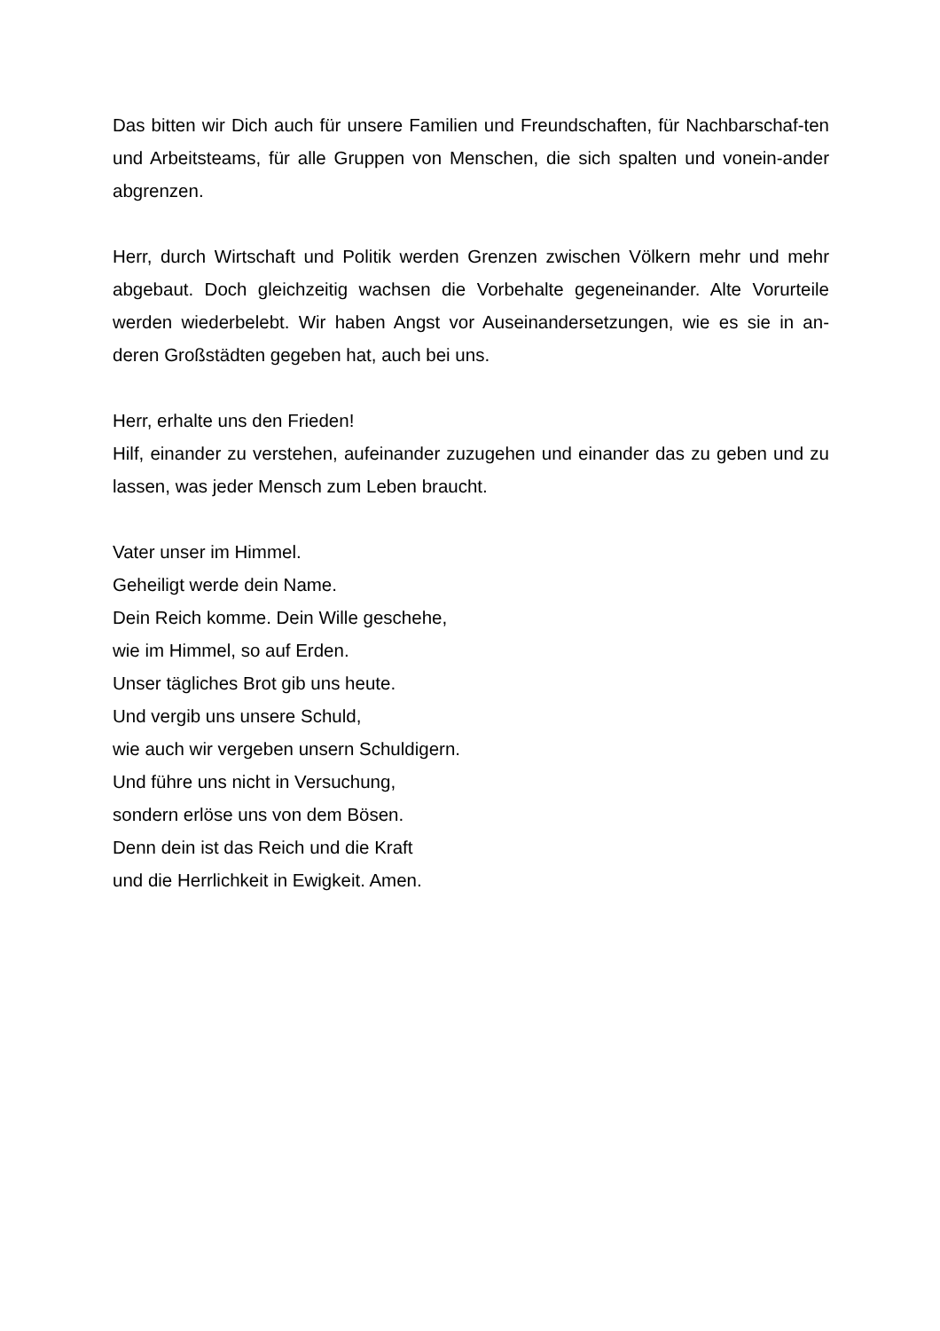Das bitten wir Dich auch für unsere Familien und Freundschaften, für Nachbarschaf-ten und Arbeitsteams, für alle Gruppen von Menschen, die sich spalten und vonein-ander abgrenzen.
Herr, durch Wirtschaft und Politik werden Grenzen zwischen Völkern mehr und mehr abgebaut. Doch gleichzeitig wachsen die Vorbehalte gegeneinander. Alte Vorurteile werden wiederbelebt. Wir haben Angst vor Auseinandersetzungen, wie es sie in an-deren Großstädten gegeben hat, auch bei uns.
Herr, erhalte uns den Frieden!
Hilf, einander zu verstehen, aufeinander zuzugehen und einander das zu geben und zu lassen, was jeder Mensch zum Leben braucht.
Vater unser im Himmel.
Geheiligt werde dein Name.
Dein Reich komme. Dein Wille geschehe,
wie im Himmel, so auf Erden.
Unser tägliches Brot gib uns heute.
Und vergib uns unsere Schuld,
wie auch wir vergeben unsern Schuldigern.
Und führe uns nicht in Versuchung,
sondern erlöse uns von dem Bösen.
Denn dein ist das Reich und die Kraft
und die Herrlichkeit in Ewigkeit. Amen.